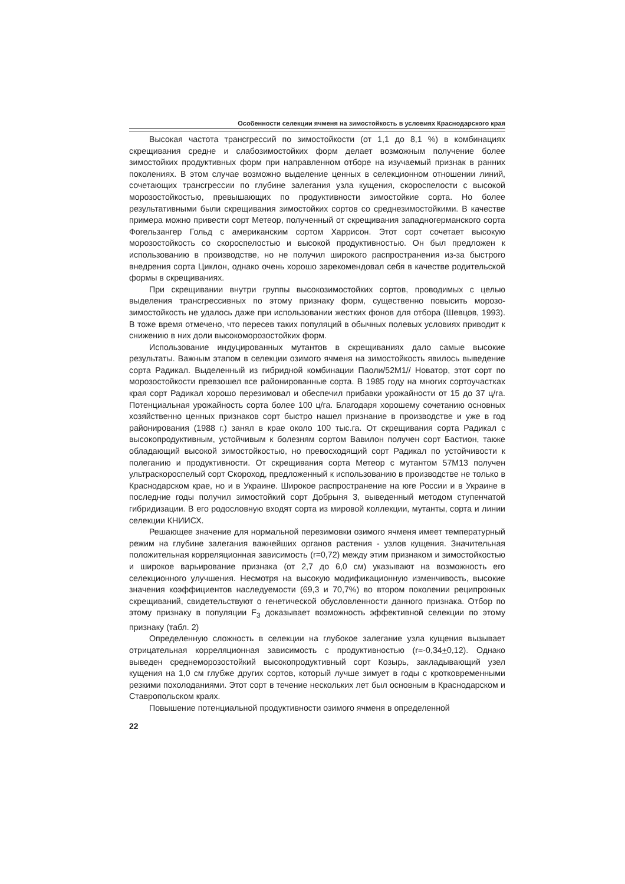Особенности селекции ячменя на зимостойкость в условиях Краснодарского края
Высокая частота трансгрессий по зимостойкости (от 1,1 до 8,1 %) в комбинациях скрещивания средне и слабозимостойких форм делает возможным получение более зимостойких продуктивных форм при направленном отборе на изучаемый признак в ранних поколениях. В этом случае возможно выделение ценных в селекционном отношении линий, сочетающих трансгрессии по глубине залегания узла кущения, скороспелости с высокой морозостойкостью, превышающих по продуктивности зимостойкие сорта. Но более результативными были скрещивания зимостойких сортов со среднезимостойкими. В качестве примера можно привести сорт Метеор, полученный от скрещивания западногерманского сорта Фогельзангер Гольд с американским сортом Харрисон. Этот сорт сочетает высокую морозостойкость со скороспелостью и высокой продуктивностью. Он был предложен к использованию в производстве, но не получил широкого распространения из-за быстрого внедрения сорта Циклон, однако очень хорошо зарекомендовал себя в качестве родительской формы в скрещиваниях.
При скрещивании внутри группы высокозимостойких сортов, проводимых с целью выделения трансгрессивных по этому признаку форм, существенно повысить морозо-зимостойкость не удалось даже при использовании жестких фонов для отбора (Шевцов, 1993). В тоже время отмечено, что пересев таких популяций в обычных полевых условиях приводит к снижению в них доли высокоморозостойких форм.
Использование индуцированных мутантов в скрещиваниях дало самые высокие результаты. Важным этапом в селекции озимого ячменя на зимостойкость явилось выведение сорта Радикал. Выделенный из гибридной комбинации Паоли/52М1// Новатор, этот сорт по морозостойкости превзошел все районированные сорта. В 1985 году на многих сортоучастках края сорт Радикал хорошо перезимовал и обеспечил прибавки урожайности от 15 до 37 ц/га. Потенциальная урожайность сорта более 100 ц/га. Благодаря хорошему сочетанию основных хозяйственно ценных признаков сорт быстро нашел признание в производстве и уже в год районирования (1988 г.) занял в крае около 100 тыс.га. От скрещивания сорта Радикал с высокопродуктивным, устойчивым к болезням сортом Вавилон получен сорт Бастион, также обладающий высокой зимостойкостью, но превосходящий сорт Радикал по устойчивости к полеганию и продуктивности. От скрещивания сорта Метеор с мутантом 57М13 получен ультраскороспелый сорт Скороход, предложенный к использованию в производстве не только в Краснодарском крае, но и в Украине. Широкое распространение на юге России и в Украине в последние годы получил зимостойкий сорт Добрыня 3, выведенный методом ступенчатой гибридизации. В его родословную входят сорта из мировой коллекции, мутанты, сорта и линии селекции КНИИСХ.
Решающее значение для нормальной перезимовки озимого ячменя имеет температурный режим на глубине залегания важнейших органов растения - узлов кущения. Значительная положительная корреляционная зависимость (r=0,72) между этим признаком и зимостойкостью и широкое варьирование признака (от 2,7 до 6,0 см) указывают на возможность его селекционного улучшения. Несмотря на высокую модификационную изменчивость, высокие значения коэффициентов наследуемости (69,3 и 70,7%) во втором поколении реципрокных скрещиваний, свидетельствуют о генетической обусловленности данного признака. Отбор по этому признаку в популяции F<sub>3</sub> доказывает возможность эффективной селекции по этому признаку (табл. 2)
Определенную сложность в селекции на глубокое залегание узла кущения вызывает отрицательная корреляционная зависимость с продуктивностью (r=-0,34+0,12). Однако выведен среднеморозостойкий высокопродуктивный сорт Козырь, закладывающий узел кущения на 1,0 см глубже других сортов, который лучше зимует в годы с кротковременными резкими похолоданиями. Этот сорт в течение нескольких лет был основным в Краснодарском и Ставропольском краях.
Повышение потенциальной продуктивности озимого ячменя в определенной
22